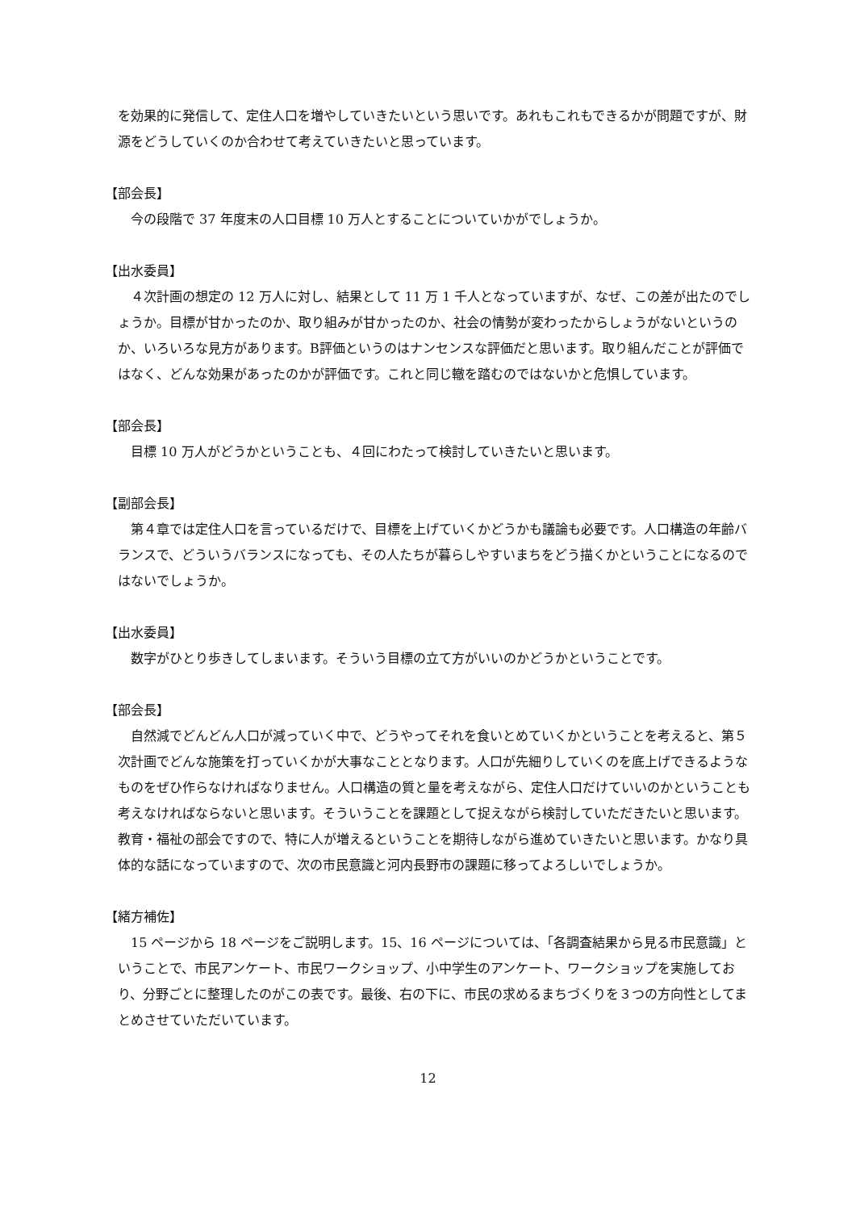を効果的に発信して、定住人口を増やしていきたいという思いです。あれもこれもできるかが問題ですが、財源をどうしていくのか合わせて考えていきたいと思っています。
【部会長】
今の段階で 37 年度末の人口目標 10 万人とすることについていかがでしょうか。
【出水委員】
４次計画の想定の 12 万人に対し、結果として 11 万 1 千人となっていますが、なぜ、この差が出たのでしょうか。目標が甘かったのか、取り組みが甘かったのか、社会の情勢が変わったからしょうがないというのか、いろいろな見方があります。B評価というのはナンセンスな評価だと思います。取り組んだことが評価ではなく、どんな効果があったのかが評価です。これと同じ轍を踏むのではないかと危惧しています。
【部会長】
目標 10 万人がどうかということも、４回にわたって検討していきたいと思います。
【副部会長】
第４章では定住人口を言っているだけで、目標を上げていくかどうかも議論も必要です。人口構造の年齢バランスで、どういうバランスになっても、その人たちが暮らしやすいまちをどう描くかということになるのではないでしょうか。
【出水委員】
数字がひとり歩きしてしまいます。そういう目標の立て方がいいのかどうかということです。
【部会長】
自然減でどんどん人口が減っていく中で、どうやってそれを食いとめていくかということを考えると、第５次計画でどんな施策を打っていくかが大事なこととなります。人口が先細りしていくのを底上げできるようなものをぜひ作らなければなりません。人口構造の質と量を考えながら、定住人口だけていいのかということも考えなければならないと思います。そういうことを課題として捉えながら検討していただきたいと思います。教育・福祉の部会ですので、特に人が増えるということを期待しながら進めていきたいと思います。かなり具体的な話になっていますので、次の市民意識と河内長野市の課題に移ってよろしいでしょうか。
【緒方補佐】
15 ページから 18 ページをご説明します。15、16 ページについては、「各調査結果から見る市民意識」ということで、市民アンケート、市民ワークショップ、小中学生のアンケート、ワークショップを実施しており、分野ごとに整理したのがこの表です。最後、右の下に、市民の求めるまちづくりを３つの方向性としてまとめさせていただいています。
12